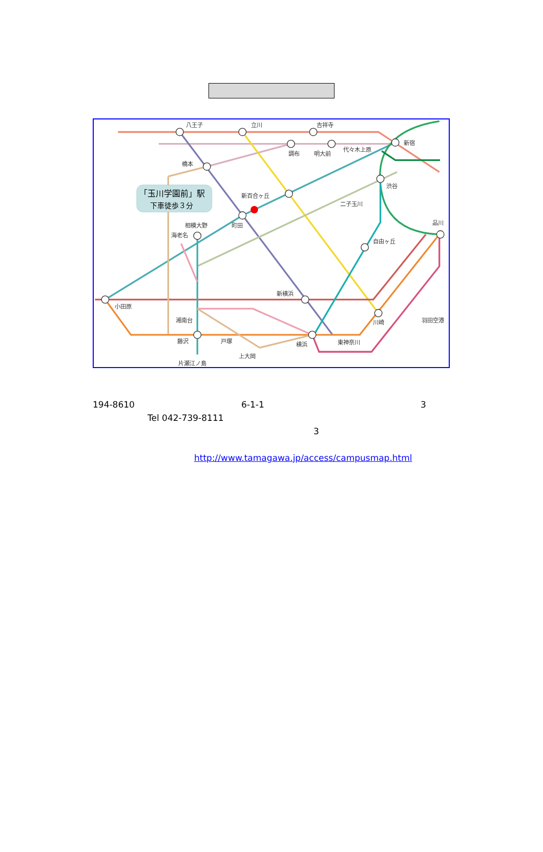「玉川学園前」駅
下車徒歩３分
八王子
立川
吉祥寺
新宿
調布
明大前
代々木上原
橋本
渋谷
新百合ヶ丘
町田
相模大野
海老名
二子玉川
品川
自由ヶ丘
小田原
新横浜
横浜
川崎
羽田空港
湘南台
藤沢
戸塚
上大岡
東神奈川
片瀬江ノ島
194-8610 6-1-1 3
Tel 042-739-8111
3
http://www.tamagawa.jp/access/campusmap.html